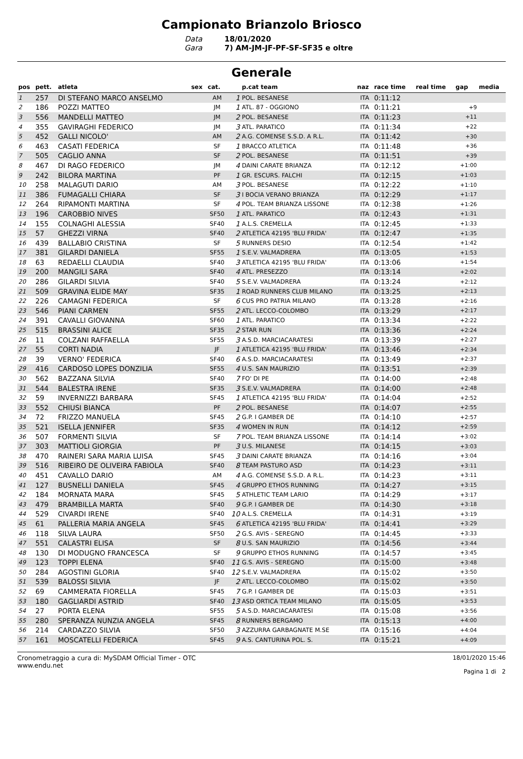Campionato Brianzolo Briosco
Data 18/01/2020 Gara 7) AM-JM-JF-PF-SF-SF35 e oltre
Generale
| pos | pett. | atleta | sex | cat. | | p.cat team | naz | race time | real time | gap | media |
| --- | --- | --- | --- | --- | --- | --- | --- | --- | --- | --- | --- |
| 1 | 257 | DI STEFANO MARCO ANSELMO | | AM | 1 | POL. BESANESE | ITA | 0:11:12 | | | |
| 2 | 186 | POZZI MATTEO | | JM | 1 | ATL. 87 - OGGIONO | ITA | 0:11:21 | | +9 | |
| 3 | 556 | MANDELLI MATTEO | | JM | 2 | POL. BESANESE | ITA | 0:11:23 | | +11 | |
| 4 | 355 | GAVIRAGHI FEDERICO | | JM | 3 | ATL. PARATICO | ITA | 0:11:34 | | +22 | |
| 5 | 452 | GALLI NICOLO' | | AM | 2 | A.G. COMENSE S.S.D. A R.L. | ITA | 0:11:42 | | +30 | |
| 6 | 463 | CASATI FEDERICA | | SF | 1 | BRACCO ATLETICA | ITA | 0:11:48 | | +36 | |
| 7 | 505 | CAGLIO ANNA | | SF | 2 | POL. BESANESE | ITA | 0:11:51 | | +39 | |
| 8 | 467 | DI RAGO FEDERICO | | JM | 4 | DAINI CARATE BRIANZA | ITA | 0:12:12 | | +1:00 | |
| 9 | 242 | BILORA MARTINA | | PF | 1 | GR. ESCURS. FALCHI | ITA | 0:12:15 | | +1:03 | |
| 10 | 258 | MALAGUTI DARIO | | AM | 3 | POL. BESANESE | ITA | 0:12:22 | | +1:10 | |
| 11 | 386 | FUMAGALLI CHIARA | | SF | 3 | I BOCIA VERANO BRIANZA | ITA | 0:12:29 | | +1:17 | |
| 12 | 264 | RIPAMONTI MARTINA | | SF | 4 | POL. TEAM BRIANZA LISSONE | ITA | 0:12:38 | | +1:26 | |
| 13 | 196 | CAROBBIO NIVES | | SF50 | 1 | ATL. PARATICO | ITA | 0:12:43 | | +1:31 | |
| 14 | 155 | COLNAGHI ALESSIA | | SF40 | 1 | A.L.S. CREMELLA | ITA | 0:12:45 | | +1:33 | |
| 15 | 57 | GHEZZI VIRNA | | SF40 | 2 | ATLETICA 42195 'BLU FRIDA' | ITA | 0:12:47 | | +1:35 | |
| 16 | 439 | BALLABIO CRISTINA | | SF | 5 | RUNNERS DESIO | ITA | 0:12:54 | | +1:42 | |
| 17 | 381 | GILARDI DANIELA | | SF55 | 1 | S.E.V. VALMADRERA | ITA | 0:13:05 | | +1:53 | |
| 18 | 63 | REDAELLI CLAUDIA | | SF40 | 3 | ATLETICA 42195 'BLU FRIDA' | ITA | 0:13:06 | | +1:54 | |
| 19 | 200 | MANGILI SARA | | SF40 | 4 | ATL. PRESEZZO | ITA | 0:13:14 | | +2:02 | |
| 20 | 286 | GILARDI SILVIA | | SF40 | 5 | S.E.V. VALMADRERA | ITA | 0:13:24 | | +2:12 | |
| 21 | 509 | GRAVINA ELIDE MAY | | SF35 | 1 | ROAD RUNNERS CLUB MILANO | ITA | 0:13:25 | | +2:13 | |
| 22 | 226 | CAMAGNI FEDERICA | | SF | 6 | CUS PRO PATRIA MILANO | ITA | 0:13:28 | | +2:16 | |
| 23 | 546 | PIANI CARMEN | | SF55 | 2 | ATL. LECCO-COLOMBO | ITA | 0:13:29 | | +2:17 | |
| 24 | 391 | CAVALLI GIOVANNA | | SF60 | 1 | ATL. PARATICO | ITA | 0:13:34 | | +2:22 | |
| 25 | 515 | BRASSINI ALICE | | SF35 | 2 | STAR RUN | ITA | 0:13:36 | | +2:24 | |
| 26 | 11 | COLZANI RAFFAELLA | | SF55 | 3 | A.S.D. MARCIACARATESI | ITA | 0:13:39 | | +2:27 | |
| 27 | 55 | CORTI NADIA | | JF | 1 | ATLETICA 42195 'BLU FRIDA' | ITA | 0:13:46 | | +2:34 | |
| 28 | 39 | VERNO' FEDERICA | | SF40 | 6 | A.S.D. MARCIACARATESI | ITA | 0:13:49 | | +2:37 | |
| 29 | 416 | CARDOSO LOPES DONZILIA | | SF55 | 4 | U.S. SAN MAURIZIO | ITA | 0:13:51 | | +2:39 | |
| 30 | 562 | BAZZANA SILVIA | | SF40 | 7 | FO' DI PE | ITA | 0:14:00 | | +2:48 | |
| 31 | 544 | BALESTRA IRENE | | SF35 | 3 | S.E.V. VALMADRERA | ITA | 0:14:00 | | +2:48 | |
| 32 | 59 | INVERNIZZI BARBARA | | SF45 | 1 | ATLETICA 42195 'BLU FRIDA' | ITA | 0:14:04 | | +2:52 | |
| 33 | 552 | CHIUSI BIANCA | | PF | 2 | POL. BESANESE | ITA | 0:14:07 | | +2:55 | |
| 34 | 72 | FRIZZO MANUELA | | SF45 | 2 | G.P. I GAMBER DE | ITA | 0:14:10 | | +2:57 | |
| 35 | 521 | ISELLA JENNIFER | | SF35 | 4 | WOMEN IN RUN | ITA | 0:14:12 | | +2:59 | |
| 36 | 507 | FORMENTI SILVIA | | SF | 7 | POL. TEAM BRIANZA LISSONE | ITA | 0:14:14 | | +3:02 | |
| 37 | 303 | MATTIOLI GIORGIA | | PF | 3 | U.S. MILANESE | ITA | 0:14:15 | | +3:03 | |
| 38 | 470 | RAINERI SARA MARIA LUISA | | SF45 | 3 | DAINI CARATE BRIANZA | ITA | 0:14:16 | | +3:04 | |
| 39 | 516 | RIBEIRO DE OLIVEIRA FABIOLA | | SF40 | 8 | TEAM PASTURO ASD | ITA | 0:14:23 | | +3:11 | |
| 40 | 451 | CAVALLO DARIO | | AM | 4 | A.G. COMENSE S.S.D. A R.L. | ITA | 0:14:23 | | +3:11 | |
| 41 | 127 | BUSNELLI DANIELA | | SF45 | 4 | GRUPPO ETHOS RUNNING | ITA | 0:14:27 | | +3:15 | |
| 42 | 184 | MORNATA MARA | | SF45 | 5 | ATHLETIC TEAM LARIO | ITA | 0:14:29 | | +3:17 | |
| 43 | 479 | BRAMBILLA MARTA | | SF40 | 9 | G.P. I GAMBER DE | ITA | 0:14:30 | | +3:18 | |
| 44 | 529 | CIVARDI IRENE | | SF40 | 10 | A.L.S. CREMELLA | ITA | 0:14:31 | | +3:19 | |
| 45 | 61 | PALLERIA MARIA ANGELA | | SF45 | 6 | ATLETICA 42195 'BLU FRIDA' | ITA | 0:14:41 | | +3:29 | |
| 46 | 118 | SILVA LAURA | | SF50 | 2 | G.S. AVIS - SEREGNO | ITA | 0:14:45 | | +3:33 | |
| 47 | 551 | CALASTRI ELISA | | SF | 8 | U.S. SAN MAURIZIO | ITA | 0:14:56 | | +3:44 | |
| 48 | 130 | DI MODUGNO FRANCESCA | | SF | 9 | GRUPPO ETHOS RUNNING | ITA | 0:14:57 | | +3:45 | |
| 49 | 123 | TOPPI ELENA | | SF40 | 11 | G.S. AVIS - SEREGNO | ITA | 0:15:00 | | +3:48 | |
| 50 | 284 | AGOSTINI GLORIA | | SF40 | 12 | S.E.V. VALMADRERA | ITA | 0:15:02 | | +3:50 | |
| 51 | 539 | BALOSSI SILVIA | | JF | 2 | ATL. LECCO-COLOMBO | ITA | 0:15:02 | | +3:50 | |
| 52 | 69 | CAMMERATA FIORELLA | | SF45 | 7 | G.P. I GAMBER DE | ITA | 0:15:03 | | +3:51 | |
| 53 | 180 | GAGLIARDI ASTRID | | SF40 | 13 | ASD ORTICA TEAM MILANO | ITA | 0:15:05 | | +3:53 | |
| 54 | 27 | PORTA ELENA | | SF55 | 5 | A.S.D. MARCIACARATESI | ITA | 0:15:08 | | +3:56 | |
| 55 | 280 | SPERANZA NUNZIA ANGELA | | SF45 | 8 | RUNNERS BERGAMO | ITA | 0:15:13 | | +4:00 | |
| 56 | 214 | CARDAZZO SILVIA | | SF50 | 3 | AZZURRA GARBAGNATE M.SE | ITA | 0:15:16 | | +4:04 | |
| 57 | 161 | MOSCATELLI FEDERICA | | SF45 | 9 | A.S. CANTURINA POL. S. | ITA | 0:15:21 | | +4:09 | |
Cronometraggio a cura di: MySDAM Official Timer - OTC
www.endu.net
18/01/2020 15:46
Pagina 1 di 2